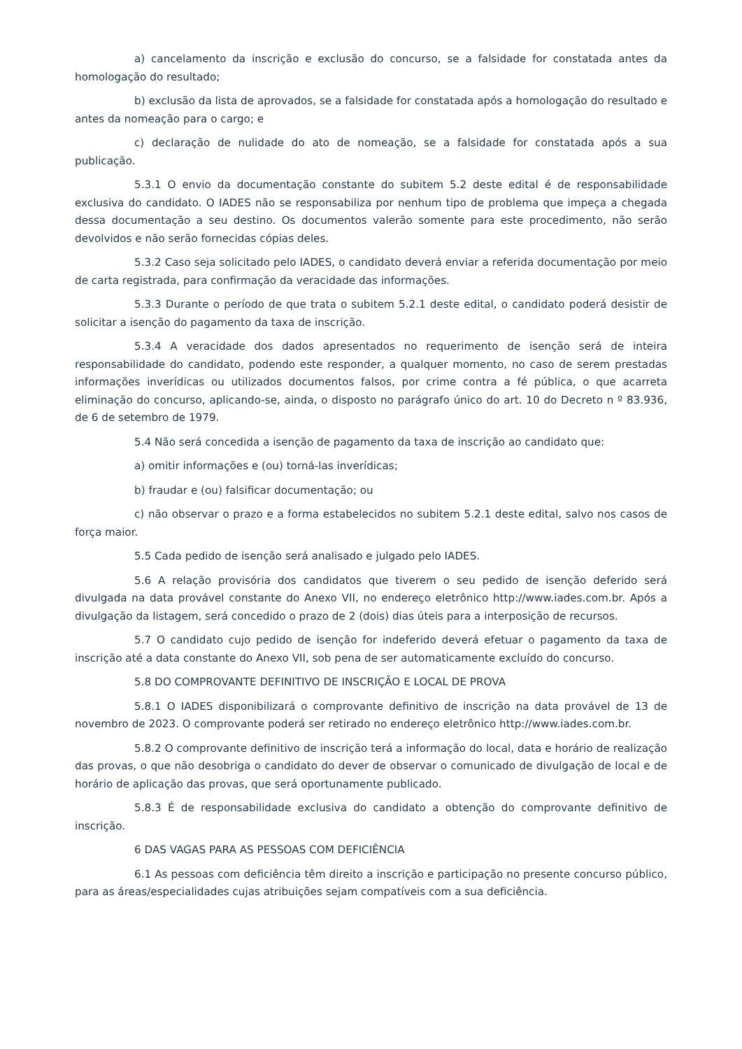a) cancelamento da inscrição e exclusão do concurso, se a falsidade for constatada antes da homologação do resultado;
b) exclusão da lista de aprovados, se a falsidade for constatada após a homologação do resultado e antes da nomeação para o cargo; e
c) declaração de nulidade do ato de nomeação, se a falsidade for constatada após a sua publicação.
5.3.1 O envio da documentação constante do subitem 5.2 deste edital é de responsabilidade exclusiva do candidato. O IADES não se responsabiliza por nenhum tipo de problema que impeça a chegada dessa documentação a seu destino. Os documentos valerão somente para este procedimento, não serão devolvidos e não serão fornecidas cópias deles.
5.3.2 Caso seja solicitado pelo IADES, o candidato deverá enviar a referida documentação por meio de carta registrada, para confirmação da veracidade das informações.
5.3.3 Durante o período de que trata o subitem 5.2.1 deste edital, o candidato poderá desistir de solicitar a isenção do pagamento da taxa de inscrição.
5.3.4 A veracidade dos dados apresentados no requerimento de isenção será de inteira responsabilidade do candidato, podendo este responder, a qualquer momento, no caso de serem prestadas informações inverídicas ou utilizados documentos falsos, por crime contra a fé pública, o que acarreta eliminação do concurso, aplicando-se, ainda, o disposto no parágrafo único do art. 10 do Decreto n º 83.936, de 6 de setembro de 1979.
5.4 Não será concedida a isenção de pagamento da taxa de inscrição ao candidato que:
a) omitir informações e (ou) torná-las inverídicas;
b) fraudar e (ou) falsificar documentação; ou
c) não observar o prazo e a forma estabelecidos no subitem 5.2.1 deste edital, salvo nos casos de força maior.
5.5 Cada pedido de isenção será analisado e julgado pelo IADES.
5.6 A relação provisória dos candidatos que tiverem o seu pedido de isenção deferido será divulgada na data provável constante do Anexo VII, no endereço eletrônico http://www.iades.com.br. Após a divulgação da listagem, será concedido o prazo de 2 (dois) dias úteis para a interposição de recursos.
5.7 O candidato cujo pedido de isenção for indeferido deverá efetuar o pagamento da taxa de inscrição até a data constante do Anexo VII, sob pena de ser automaticamente excluído do concurso.
5.8 DO COMPROVANTE DEFINITIVO DE INSCRIÇÃO E LOCAL DE PROVA
5.8.1 O IADES disponibilizará o comprovante definitivo de inscrição na data provável de 13 de novembro de 2023. O comprovante poderá ser retirado no endereço eletrônico http://www.iades.com.br.
5.8.2 O comprovante definitivo de inscrição terá a informação do local, data e horário de realização das provas, o que não desobriga o candidato do dever de observar o comunicado de divulgação de local e de horário de aplicação das provas, que será oportunamente publicado.
5.8.3 É de responsabilidade exclusiva do candidato a obtenção do comprovante definitivo de inscrição.
6 DAS VAGAS PARA AS PESSOAS COM DEFICIÊNCIA
6.1 As pessoas com deficiência têm direito a inscrição e participação no presente concurso público, para as áreas/especialidades cujas atribuições sejam compatíveis com a sua deficiência.